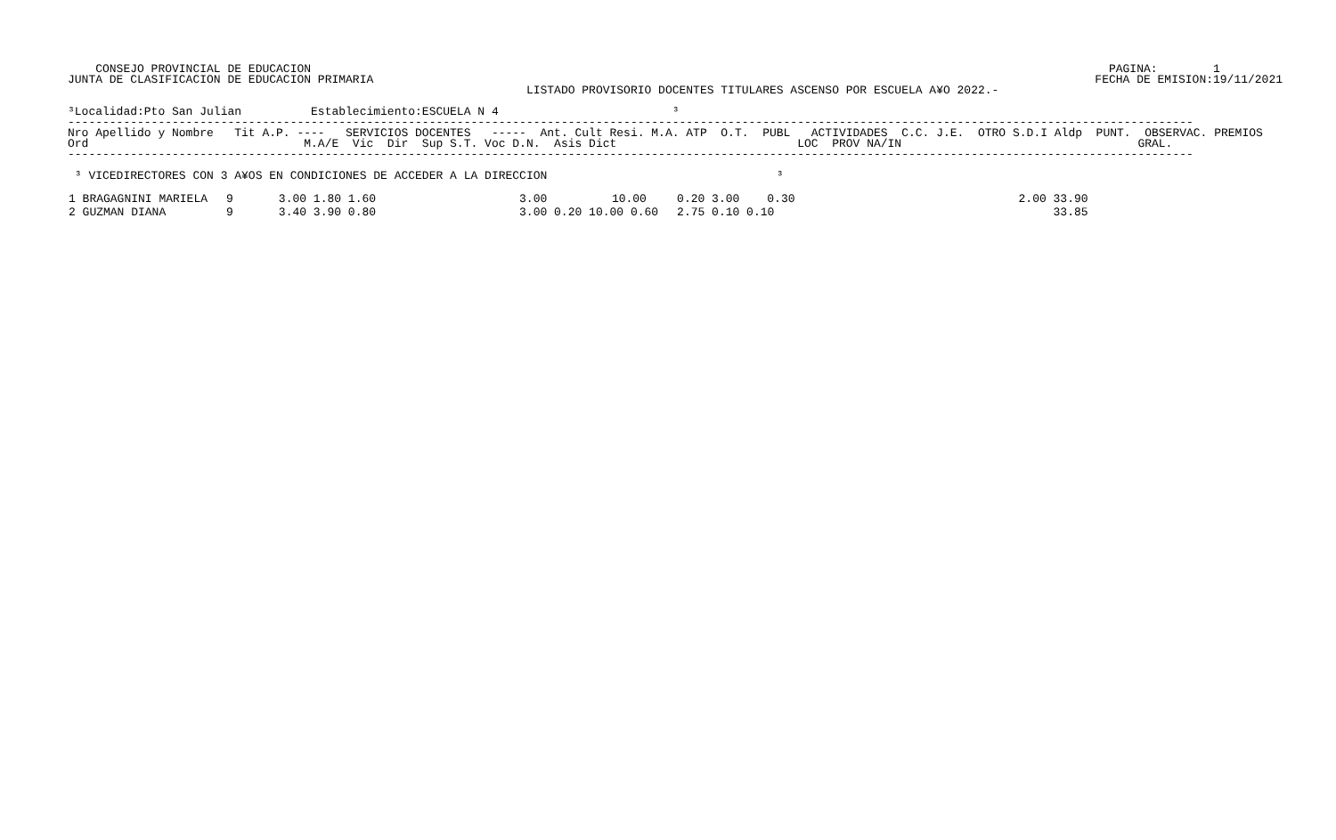CONSEJO PROVINCIAL DE EDUCACION
JUNTA DE CLASIFICACION DE EDUCACION PRIMARIA
  PAGINA:        1
FECHA DE EMISION:19/11/2021
                                                                  LISTADO PROVISORIO DOCENTES TITULARES ASCENSO POR ESCUELA A¥O 2022.-
³Localidad:Pto San Julian          Establecimiento:ESCUELA N 4                         ³
------------------------------------------------------------------------------------------------------------------------------------------------------------------
Nro Apellido y Nombre   Tit A.P. ----   SERVICIOS DOCENTES   -----  Ant. Cult Resi. M.A. ATP  O.T.  PUBL   ACTIVIDADES  C.C. J.E.  OTRO S.D.I Aldp  PUNT.  OBSERVAC. PREMIOS
Ord                               M.A/E  Vic  Dir  Sup S.T. Voc D.N.  Asis Dict                          LOC  PROV NA/IN                                  GRAL.
------------------------------------------------------------------------------------------------------------------------------------------------------------------

 ³ VICEDIRECTORES CON 3 A¥OS EN CONDICIONES DE ACCEDER A LA DIRECCION                                 ³
| 1 BRAGAGNINI MARIELA | 9 | 3.00 1.80 1.60 | 3.00 | 10.00 | 0.20 3.00 | 0.30 | 2.00 33.90 |
| 2 GUZMAN DIANA | 9 | 3.40 3.90 0.80 | 3.00 0.20 10.00 0.60 | | 2.75 0.10 0.10 | | 33.85 |